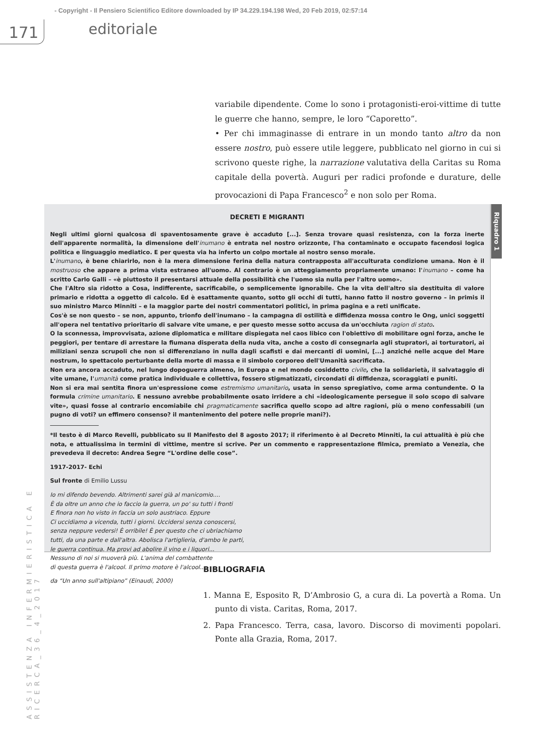- Copyright - Il Pensiero Scientifico Editore downloaded by IP 34.229.194.198 Wed, 20 Feb 2019, 02:57:14
171 editoriale
ASSISTENZA INFERMIERISTICA E RICERCA_36_4_2017
variabile dipendente. Come lo sono i protagonisti-eroi-vittime di tutte le guerre che hanno, sempre, le loro “Caporetto”.
• Per chi immaginasse di entrare in un mondo tanto altro da non essere nostro, può essere utile leggere, pubblicato nel giorno in cui si scrivono queste righe, la narrazione valutativa della Caritas su Roma capitale della povertà. Auguri per radici profonde e durature, delle provocazioni di Papa Francesco<sup>2</sup> e non solo per Roma.
DECRETI E MIGRANTI
Negli ultimi giorni qualcosa di spaventosamente grave è accaduto [...]. Senza trovare quasi resistenza, con la forza inerte dell'apparente normalità, la dimensione dell'inumano è entrata nel nostro orizzonte, l'ha contaminato e occupato facendosi logica politica e linguaggio mediatico. E per questa via ha inferto un colpo mortale al nostro senso morale.
L'inumano, è bene chiarirlo, non è la mera dimensione ferina della natura contrapposta all'acculturata condizione umana. Non è il mostruoso che appare a prima vista estraneo all'uomo. Al contrario è un atteggiamento propriamente umano: l'inumano – come ha scritto Carlo Galli – «è piuttosto il presentarsi attuale della possibilità che l'uomo sia nulla per l'altro uomo».
Che l'Altro sia ridotto a Cosa, indifferente, sacrificabile, o semplicemente ignorabile. Che la vita dell'altro sia destituita di valore primario e ridotta a oggetto di calcolo. Ed è esattamente quanto, sotto gli occhi di tutti, hanno fatto il nostro governo – in primis il suo ministro Marco Minniti – e la maggior parte dei nostri commentatori politici, in prima pagina e a reti unificate.
Cos'è se non questo – se non, appunto, trionfo dell'inumano – la campagna di ostilità e diffidenza mossa contro le Ong, unici soggetti all'opera nel tentativo prioritario di salvare vite umane, e per questo messe sotto accusa da un'occhiuta ragion di stato.
O la sconnessa, improvvisata, azione diplomatica e militare dispiegata nel caos libico con l'obiettivo di mobilitare ogni forza, anche le peggiori, per tentare di arrestare la fiumana disperata della nuda vita, anche a costo di consegnarla agli stupratori, ai torturatori, ai miliziani senza scrupoli che non si differenziano in nulla dagli scafisti e dai mercanti di uomini, [...] anziché nelle acque del Mare nostrum, lo spettacolo perturbante della morte di massa e il simbolo corporeo dell'Umanità sacrificata.
Non era ancora accaduto, nel lungo dopoguerra almeno, in Europa e nel mondo cosiddetto civile, che la solidarietà, il salvataggio di vite umane, l'umanità come pratica individuale e collettiva, fossero stigmatizzati, circondati di diffidenza, scoraggiati e puniti.
Non si era mai sentita finora un'espressione come estremismo umanitario, usata in senso spregiativo, come arma contundente. O la formula crimine umanitario. E nessuno avrebbe probabilmente osato irridere a chi «ideologicamente persegue il solo scopo di salvare vite», quasi fosse al contrario encomiabile chi pragmaticamente sacrifica quello scopo ad altre ragioni, più o meno confessabili (un pugno di voti? un effimero consenso? il mantenimento del potere nelle proprie mani?).
*Il testo è di Marco Revelli, pubblicato su Il Manifesto del 8 agosto 2017; il riferimento è al Decreto Minniti, la cui attualità è più che nota, e attualissima in termini di vittime, mentre si scrive. Per un commento e rappresentazione filmica, premiato a Venezia, che prevedeva il decreto: Andrea Segre “L'ordine delle cose”.
1917-2017- Echi
Sul fronte di Emilio Lussu
Io mi difendo bevendo. Altrimenti sarei già al manicomio....
È da oltre un anno che io faccio la guerra, un po' su tutti i fronti
E finora non ho visto in faccia un solo austriaco. Eppure
Ci uccidiamo a vicenda, tutti i giorni. Uccidersi senza conoscersi,
senza neppure vedersi! È orribile! È per questo che ci ubriachiamo
tutti, da una parte e dall'altra. Abolisca l'artiglieria, d'ambo le parti,
le guerra continua. Ma provi ad abolire il vino e i liquori...
Nessuno di noi si muoverà più. L'anima del combattente
di questa guerra è l'alcool. Il primo motore è l'alcool...
da “Un anno sull'altipiano” (Einaudi, 2000)
Riquadro 1
BIBLIOGRAFIA
1. Manna E, Esposito R, D’Ambrosio G, a cura di. La povertà a Roma. Un punto di vista. Caritas, Roma, 2017.
2. Papa Francesco. Terra, casa, lavoro. Discorso di movimenti popolari. Ponte alla Grazia, Roma, 2017.